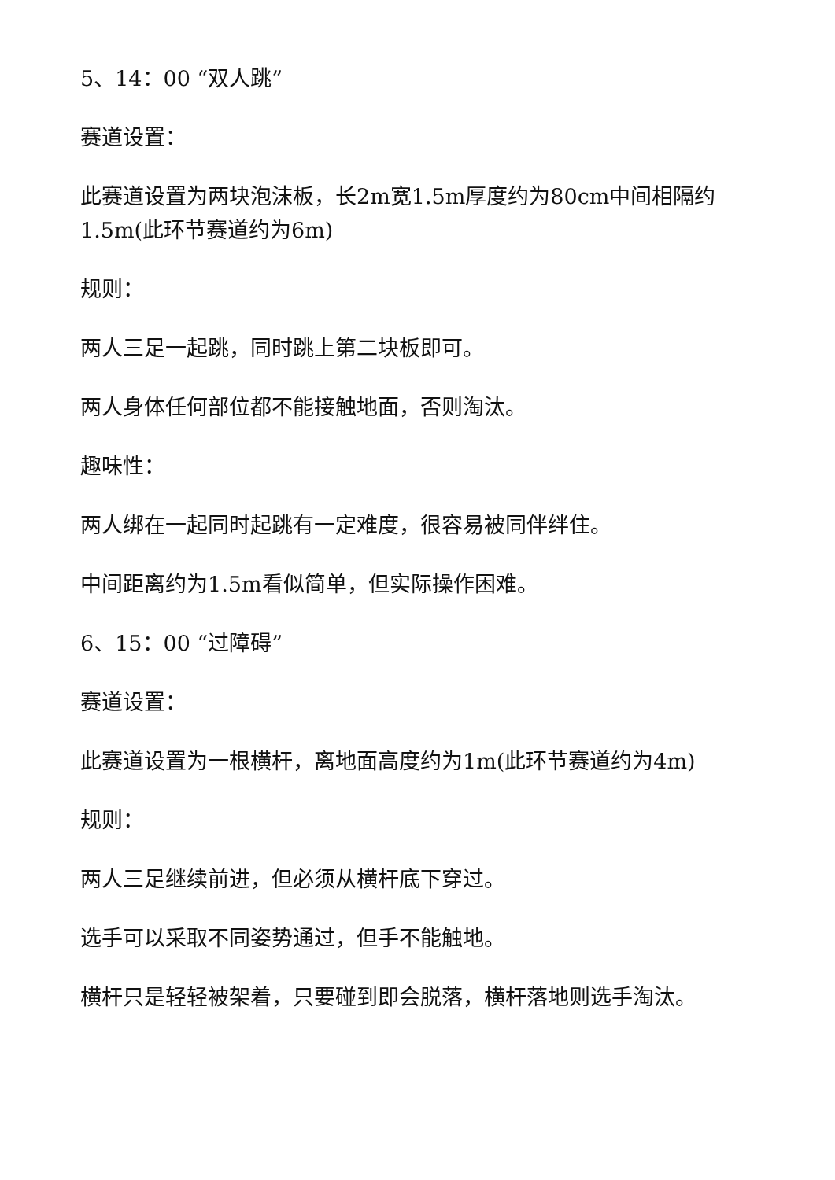5、14：00 “双人跳”
赛道设置：
此赛道设置为两块泡沫板，长2m宽1.5m厚度约为80cm中间相隔约1.5m(此环节赛道约为6m)
规则：
两人三足一起跳，同时跳上第二块板即可。
两人身体任何部位都不能接触地面，否则淘汰。
趣味性：
两人绑在一起同时起跳有一定难度，很容易被同伴绊住。
中间距离约为1.5m看似简单，但实际操作困难。
6、15：00 “过障碍”
赛道设置：
此赛道设置为一根横杆，离地面高度约为1m(此环节赛道约为4m)
规则：
两人三足继续前进，但必须从横杆底下穿过。
选手可以采取不同姿势通过，但手不能触地。
横杆只是轻轻被架着，只要碰到即会脱落，横杆落地则选手淘汰。